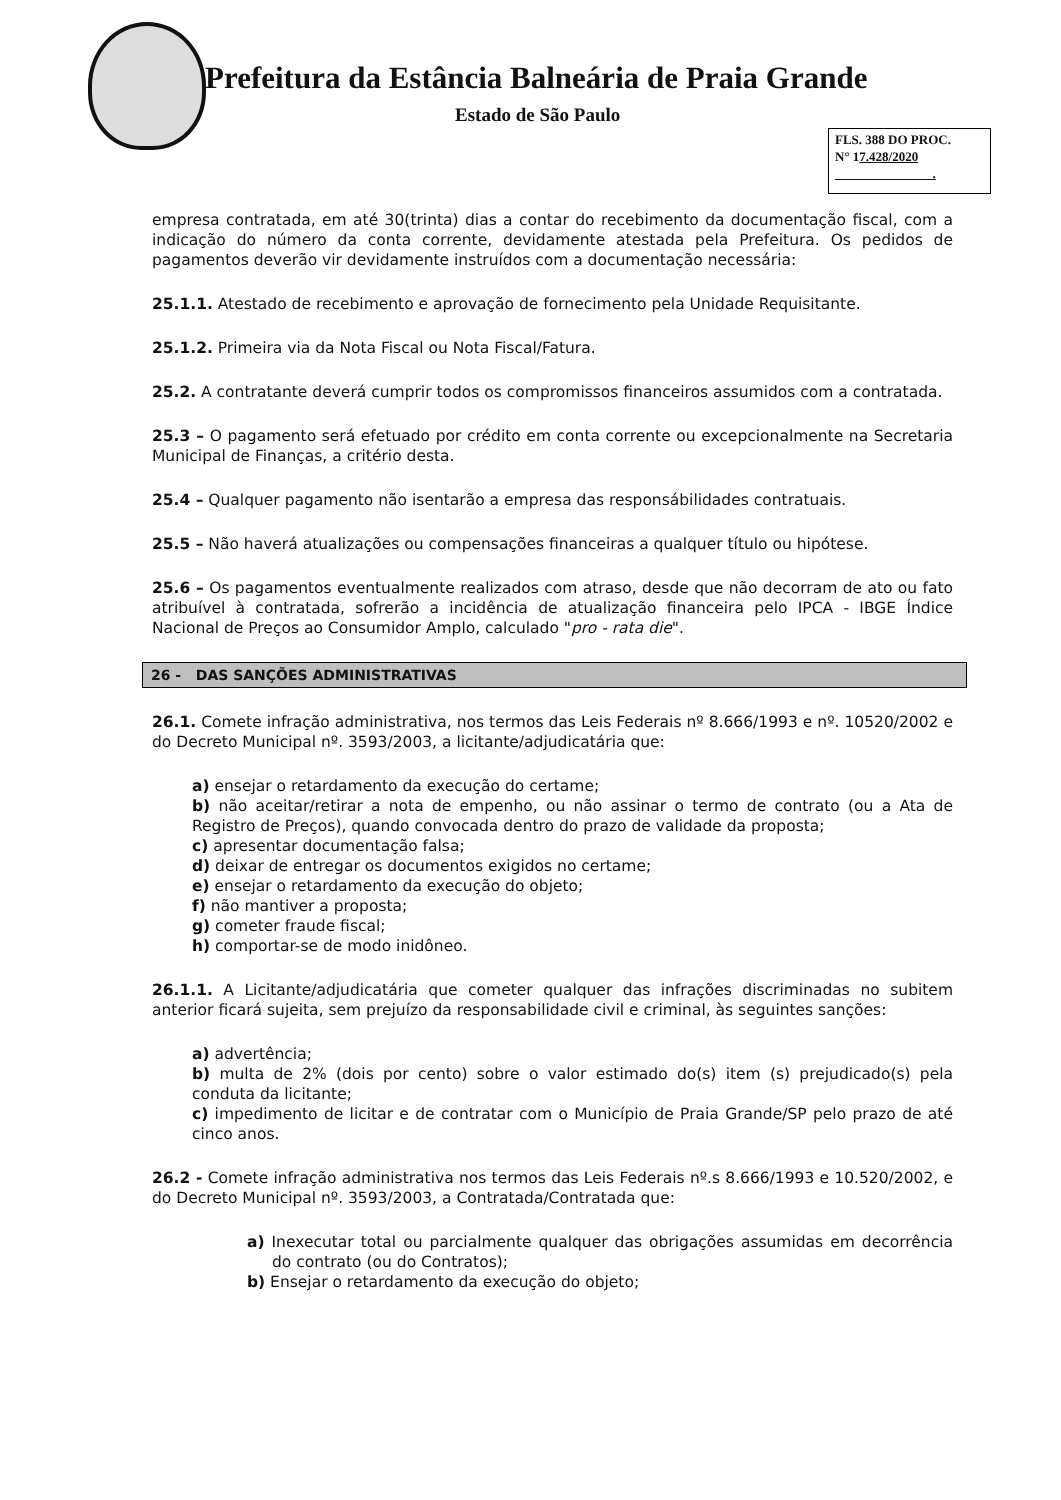Prefeitura da Estância Balneária de Praia Grande
Estado de São Paulo
FLS. 388 DO PROC.
N° 17.428/2020
.
empresa contratada, em até 30(trinta) dias a contar do recebimento da documentação fiscal, com a indicação do número da conta corrente, devidamente atestada pela Prefeitura. Os pedidos de pagamentos deverão vir devidamente instruídos com a documentação necessária:
25.1.1. Atestado de recebimento e aprovação de fornecimento pela Unidade Requisitante.
25.1.2. Primeira via da Nota Fiscal ou Nota Fiscal/Fatura.
25.2. A contratante deverá cumprir todos os compromissos financeiros assumidos com a contratada.
25.3 – O pagamento será efetuado por crédito em conta corrente ou excepcionalmente na Secretaria Municipal de Finanças, a critério desta.
25.4 – Qualquer pagamento não isentarão a empresa das responsábilidades contratuais.
25.5 – Não haverá atualizações ou compensações financeiras a qualquer título ou hipótese.
25.6 – Os pagamentos eventualmente realizados com atraso, desde que não decorram de ato ou fato atribuível à contratada, sofrerão a incidência de atualização financeira pelo IPCA - IBGE Índice Nacional de Preços ao Consumidor Amplo, calculado "pro - rata die".
26 - DAS SANÇÕES ADMINISTRATIVAS
26.1. Comete infração administrativa, nos termos das Leis Federais nº 8.666/1993 e nº. 10520/2002 e do Decreto Municipal nº. 3593/2003, a licitante/adjudicatária que:
a) ensejar o retardamento da execução do certame;
b) não aceitar/retirar a nota de empenho, ou não assinar o termo de contrato (ou a Ata de Registro de Preços), quando convocada dentro do prazo de validade da proposta;
c) apresentar documentação falsa;
d) deixar de entregar os documentos exigidos no certame;
e) ensejar o retardamento da execução do objeto;
f) não mantiver a proposta;
g) cometer fraude fiscal;
h) comportar-se de modo inidôneo.
26.1.1. A Licitante/adjudicatária que cometer qualquer das infrações discriminadas no subitem anterior ficará sujeita, sem prejuízo da responsabilidade civil e criminal, às seguintes sanções:
a) advertência;
b) multa de 2% (dois por cento) sobre o valor estimado do(s) item (s) prejudicado(s) pela conduta da licitante;
c) impedimento de licitar e de contratar com o Município de Praia Grande/SP pelo prazo de até cinco anos.
26.2 - Comete infração administrativa nos termos das Leis Federais nº.s 8.666/1993 e 10.520/2002, e do Decreto Municipal nº. 3593/2003, a Contratada/Contratada que:
a) Inexecutar total ou parcialmente qualquer das obrigações assumidas em decorrência do contrato (ou do Contratos);
b) Ensejar o retardamento da execução do objeto;